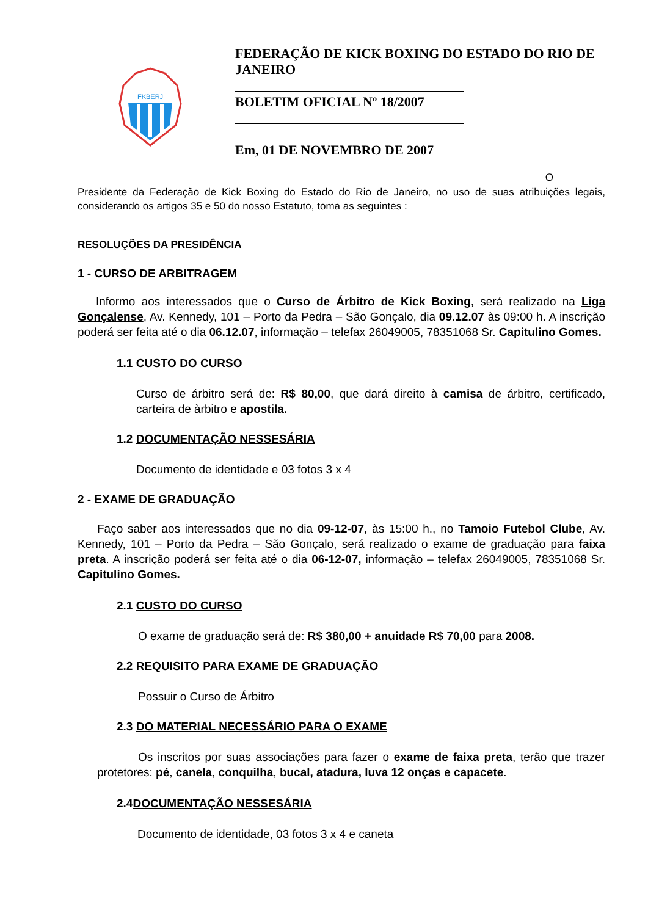FKBERJ
FEDERAÇÃO DE KICK BOXING DO ESTADO DO RIO DE JANEIRO
BOLETIM OFICIAL Nº 18/2007
Em, 01 DE NOVEMBRO DE 2007
O
Presidente da Federação de Kick Boxing do Estado do Rio de Janeiro, no uso de suas atribuições legais, considerando os artigos 35 e 50 do nosso Estatuto, toma as seguintes :
RESOLUÇÕES DA PRESIDÊNCIA
1 - CURSO DE ARBITRAGEM
Informo aos interessados que o Curso de Árbitro de Kick Boxing, será realizado na Liga Gonçalense, Av. Kennedy, 101 – Porto da Pedra – São Gonçalo, dia 09.12.07 às 09:00 h. A inscrição poderá ser feita até o dia 06.12.07, informação – telefax 26049005, 78351068 Sr. Capitulino Gomes.
1.1 CUSTO DO CURSO
Curso de árbitro será de: R$ 80,00, que dará direito à camisa de árbitro, certificado, carteira de àrbitro e apostila.
1.2 DOCUMENTAÇÃO NESSESÁRIA
Documento de identidade e 03 fotos 3 x 4
2 - EXAME DE GRADUAÇÃO
Faço saber aos interessados que no dia 09-12-07, às 15:00 h., no Tamoio Futebol Clube, Av. Kennedy, 101 – Porto da Pedra – São Gonçalo, será realizado o exame de graduação para faixa preta. A inscrição poderá ser feita até o dia 06-12-07, informação – telefax 26049005, 78351068 Sr. Capitulino Gomes.
2.1 CUSTO DO CURSO
O exame de graduação será de: R$ 380,00 + anuidade R$ 70,00 para 2008.
2.2 REQUISITO PARA EXAME DE GRADUAÇÃO
Possuir o Curso de Árbitro
2.3 DO MATERIAL NECESSÁRIO PARA O EXAME
Os inscritos por suas associações para fazer o exame de faixa preta, terão que trazer protetores: pé, canela, conquilha, bucal, atadura, luva 12 onças e capacete.
2.4DOCUMENTAÇÃO NESSESÁRIA
Documento de identidade, 03 fotos 3 x 4 e caneta